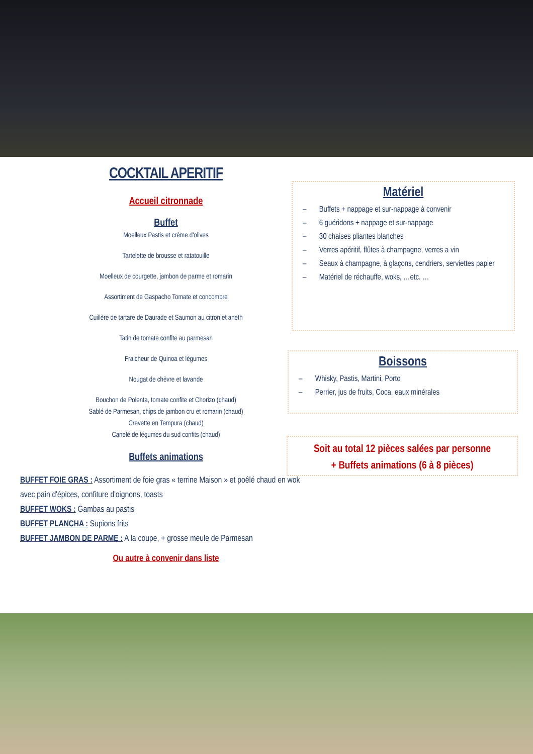COCKTAIL APERITIF
Accueil citronnade
Buffet
Moelleux Pastis et crème d'olives
Tartelette de brousse et ratatouille
Moelleux de courgette, jambon de parme et romarin
Assortiment de Gaspacho Tomate et concombre
Cuillère de tartare de Daurade et Saumon au citron et aneth
Tatin de tomate confite au parmesan
Fraicheur de Quinoa et légumes
Nougat de chèvre et lavande
Bouchon de Polenta, tomate confite et Chorizo (chaud)
Sablé de Parmesan, chips de jambon cru et romarin (chaud)
Crevette en Tempura (chaud)
Canelé de légumes du sud confits (chaud)
Buffets animations
BUFFET FOIE GRAS : Assortiment de foie gras « terrine Maison » et poêlé chaud en wok avec pain d'épices, confiture d'oignons, toasts
BUFFET WOKS : Gambas au pastis
BUFFET PLANCHA : Supions frits
BUFFET JAMBON DE PARME : A la coupe, + grosse meule de Parmesan
Ou autre à convenir dans liste
Matériel
– Buffets + nappage et sur-nappage à convenir
– 6 guéridons + nappage et sur-nappage
– 30 chaises pliantes blanches
– Verres apéritif, flûtes à champagne, verres a vin
– Seaux à champagne, à glaçons, cendriers, serviettes papier
– Matériel de réchauffe, woks, …etc. …
Boissons
– Whisky, Pastis, Martini, Porto
– Perrier, jus de fruits, Coca, eaux minérales
Soit au total 12 pièces salées par personne
+ Buffets animations (6 à 8 pièces)